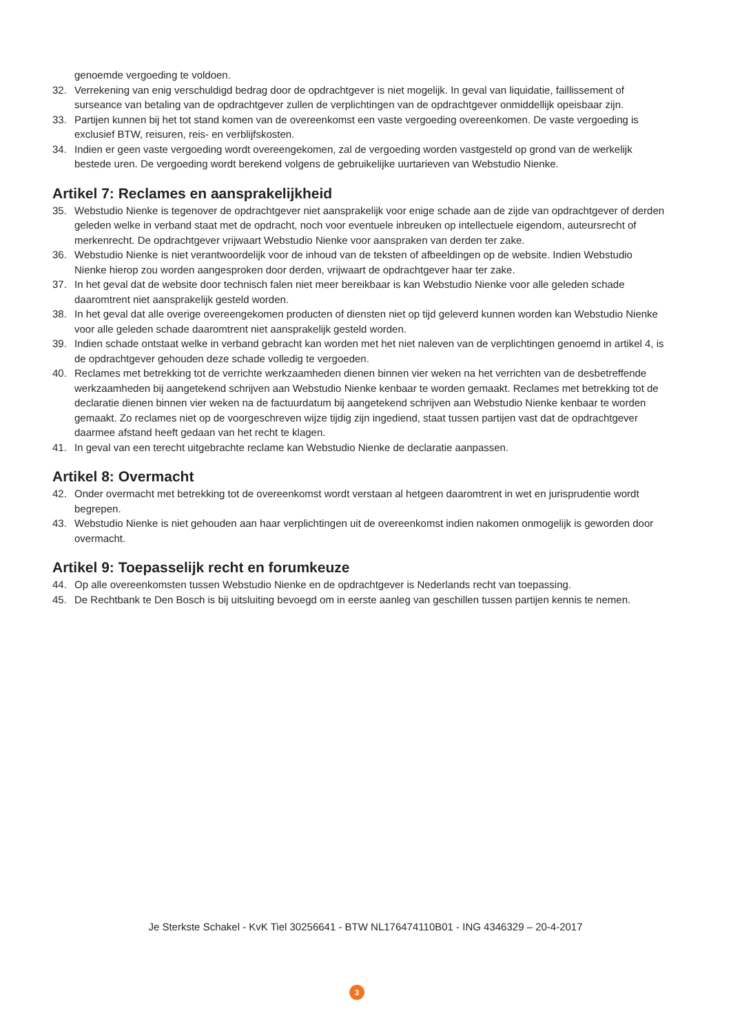genoemde vergoeding te voldoen.
32. Verrekening van enig verschuldigd bedrag door de opdrachtgever is niet mogelijk. In geval van liquidatie, faillissement of surseance van betaling van de opdrachtgever zullen de verplichtingen van de opdrachtgever onmiddellijk opeisbaar zijn.
33. Partijen kunnen bij het tot stand komen van de overeenkomst een vaste vergoeding overeenkomen. De vaste vergoeding is exclusief BTW, reisuren, reis- en verblijfskosten.
34. Indien er geen vaste vergoeding wordt overeengekomen, zal de vergoeding worden vastgesteld op grond van de werkelijk bestede uren. De vergoeding wordt berekend volgens de gebruikelijke uurtarieven van Webstudio Nienke.
Artikel 7: Reclames en aansprakelijkheid
35. Webstudio Nienke is tegenover de opdrachtgever niet aansprakelijk voor enige schade aan de zijde van opdrachtgever of derden geleden welke in verband staat met de opdracht, noch voor eventuele inbreuken op intellectuele eigendom, auteursrecht of merkenrecht. De opdrachtgever vrijwaart Webstudio Nienke voor aanspraken van derden ter zake.
36. Webstudio Nienke is niet verantwoordelijk voor de inhoud van de teksten of afbeeldingen op de website. Indien Webstudio Nienke hierop zou worden aangesproken door derden, vrijwaart de opdrachtgever haar ter zake.
37. In het geval dat de website door technisch falen niet meer bereikbaar is kan Webstudio Nienke voor alle geleden schade daaromtrent niet aansprakelijk gesteld worden.
38. In het geval dat alle overige overeengekomen producten of diensten niet op tijd geleverd kunnen worden kan Webstudio Nienke voor alle geleden schade daaromtrent niet aansprakelijk gesteld worden.
39. Indien schade ontstaat welke in verband gebracht kan worden met het niet naleven van de verplichtingen genoemd in artikel 4, is de opdrachtgever gehouden deze schade volledig te vergoeden.
40. Reclames met betrekking tot de verrichte werkzaamheden dienen binnen vier weken na het verrichten van de desbetreffende werkzaamheden bij aangetekend schrijven aan Webstudio Nienke kenbaar te worden gemaakt. Reclames met betrekking tot de declaratie dienen binnen vier weken na de factuurdatum bij aangetekend schrijven aan Webstudio Nienke kenbaar te worden gemaakt. Zo reclames niet op de voorgeschreven wijze tijdig zijn ingediend, staat tussen partijen vast dat de opdrachtgever daarmee afstand heeft gedaan van het recht te klagen.
41. In geval van een terecht uitgebrachte reclame kan Webstudio Nienke de declaratie aanpassen.
Artikel 8: Overmacht
42. Onder overmacht met betrekking tot de overeenkomst wordt verstaan al hetgeen daaromtrent in wet en jurisprudentie wordt begrepen.
43. Webstudio Nienke is niet gehouden aan haar verplichtingen uit de overeenkomst indien nakomen onmogelijk is geworden door overmacht.
Artikel 9: Toepasselijk recht en forumkeuze
44. Op alle overeenkomsten tussen Webstudio Nienke en de opdrachtgever is Nederlands recht van toepassing.
45. De Rechtbank te Den Bosch is bij uitsluiting bevoegd om in eerste aanleg van geschillen tussen partijen kennis te nemen.
Je Sterkste Schakel - KvK Tiel 30256641 - BTW NL176474110B01 - ING 4346329 – 20-4-2017
3